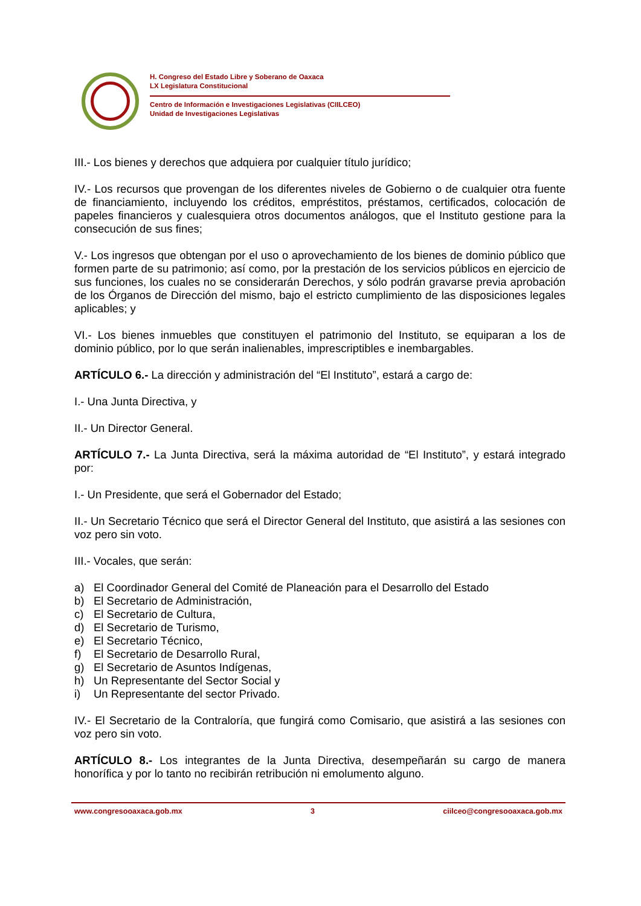H. Congreso del Estado Libre y Soberano de Oaxaca
LX Legislatura Constitucional
Centro de Información e Investigaciones Legislativas (CIILCEO)
Unidad de Investigaciones Legislativas
III.- Los bienes y derechos que adquiera por cualquier título jurídico;
IV.- Los recursos que provengan de los diferentes niveles de Gobierno o de cualquier otra fuente de financiamiento, incluyendo los créditos, empréstitos, préstamos, certificados, colocación de papeles financieros y cualesquiera otros documentos análogos, que el Instituto gestione para la consecución de sus fines;
V.- Los ingresos que obtengan por el uso o aprovechamiento de los bienes de dominio público que formen parte de su patrimonio; así como, por la prestación de los servicios públicos en ejercicio de sus funciones, los cuales no se considerarán Derechos, y sólo podrán gravarse previa aprobación de los Órganos de Dirección del mismo, bajo el estricto cumplimiento de las disposiciones legales aplicables; y
VI.- Los bienes inmuebles que constituyen el patrimonio del Instituto, se equiparan a los de dominio público, por lo que serán inalienables, imprescriptibles e inembargables.
ARTÍCULO 6.- La dirección y administración del “El Instituto”, estará a cargo de:
I.- Una Junta Directiva, y
II.- Un Director General.
ARTÍCULO 7.- La Junta Directiva, será la máxima autoridad de “El Instituto”, y estará integrado por:
I.- Un Presidente, que será el Gobernador del Estado;
II.- Un Secretario Técnico que será el Director General del Instituto, que asistirá a las sesiones con voz pero sin voto.
III.- Vocales, que serán:
a) El Coordinador General del Comité de Planeación para el Desarrollo del Estado
b) El Secretario de Administración,
c) El Secretario de Cultura,
d) El Secretario de Turismo,
e) El Secretario Técnico,
f) El Secretario de Desarrollo Rural,
g) El Secretario de Asuntos Indígenas,
h) Un Representante del Sector Social y
i) Un Representante del sector Privado.
IV.- El Secretario de la Contraloría, que fungirá como Comisario, que asistirá a las sesiones con voz pero sin voto.
ARTÍCULO 8.- Los integrantes de la Junta Directiva, desempeñarán su cargo de manera honorífica y por lo tanto no recibirán retribución ni emolumento alguno.
www.congresooaxaca.gob.mx 3 ciilceo@congresooaxaca.gob.mx